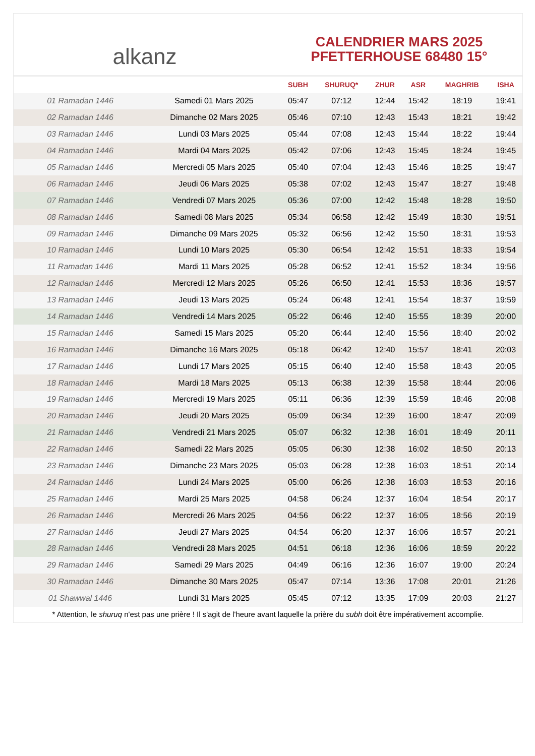alkanz
CALENDRIER MARS 2025
PFETTERHOUSE 68480 15°
| | | SUBH | SHURUQ* | ZHUR | ASR | MAGHRIB | ISHA |
| --- | --- | --- | --- | --- | --- | --- | --- |
| 01 Ramadan 1446 | Samedi 01 Mars 2025 | 05:47 | 07:12 | 12:44 | 15:42 | 18:19 | 19:41 |
| 02 Ramadan 1446 | Dimanche 02 Mars 2025 | 05:46 | 07:10 | 12:43 | 15:43 | 18:21 | 19:42 |
| 03 Ramadan 1446 | Lundi 03 Mars 2025 | 05:44 | 07:08 | 12:43 | 15:44 | 18:22 | 19:44 |
| 04 Ramadan 1446 | Mardi 04 Mars 2025 | 05:42 | 07:06 | 12:43 | 15:45 | 18:24 | 19:45 |
| 05 Ramadan 1446 | Mercredi 05 Mars 2025 | 05:40 | 07:04 | 12:43 | 15:46 | 18:25 | 19:47 |
| 06 Ramadan 1446 | Jeudi 06 Mars 2025 | 05:38 | 07:02 | 12:43 | 15:47 | 18:27 | 19:48 |
| 07 Ramadan 1446 | Vendredi 07 Mars 2025 | 05:36 | 07:00 | 12:42 | 15:48 | 18:28 | 19:50 |
| 08 Ramadan 1446 | Samedi 08 Mars 2025 | 05:34 | 06:58 | 12:42 | 15:49 | 18:30 | 19:51 |
| 09 Ramadan 1446 | Dimanche 09 Mars 2025 | 05:32 | 06:56 | 12:42 | 15:50 | 18:31 | 19:53 |
| 10 Ramadan 1446 | Lundi 10 Mars 2025 | 05:30 | 06:54 | 12:42 | 15:51 | 18:33 | 19:54 |
| 11 Ramadan 1446 | Mardi 11 Mars 2025 | 05:28 | 06:52 | 12:41 | 15:52 | 18:34 | 19:56 |
| 12 Ramadan 1446 | Mercredi 12 Mars 2025 | 05:26 | 06:50 | 12:41 | 15:53 | 18:36 | 19:57 |
| 13 Ramadan 1446 | Jeudi 13 Mars 2025 | 05:24 | 06:48 | 12:41 | 15:54 | 18:37 | 19:59 |
| 14 Ramadan 1446 | Vendredi 14 Mars 2025 | 05:22 | 06:46 | 12:40 | 15:55 | 18:39 | 20:00 |
| 15 Ramadan 1446 | Samedi 15 Mars 2025 | 05:20 | 06:44 | 12:40 | 15:56 | 18:40 | 20:02 |
| 16 Ramadan 1446 | Dimanche 16 Mars 2025 | 05:18 | 06:42 | 12:40 | 15:57 | 18:41 | 20:03 |
| 17 Ramadan 1446 | Lundi 17 Mars 2025 | 05:15 | 06:40 | 12:40 | 15:58 | 18:43 | 20:05 |
| 18 Ramadan 1446 | Mardi 18 Mars 2025 | 05:13 | 06:38 | 12:39 | 15:58 | 18:44 | 20:06 |
| 19 Ramadan 1446 | Mercredi 19 Mars 2025 | 05:11 | 06:36 | 12:39 | 15:59 | 18:46 | 20:08 |
| 20 Ramadan 1446 | Jeudi 20 Mars 2025 | 05:09 | 06:34 | 12:39 | 16:00 | 18:47 | 20:09 |
| 21 Ramadan 1446 | Vendredi 21 Mars 2025 | 05:07 | 06:32 | 12:38 | 16:01 | 18:49 | 20:11 |
| 22 Ramadan 1446 | Samedi 22 Mars 2025 | 05:05 | 06:30 | 12:38 | 16:02 | 18:50 | 20:13 |
| 23 Ramadan 1446 | Dimanche 23 Mars 2025 | 05:03 | 06:28 | 12:38 | 16:03 | 18:51 | 20:14 |
| 24 Ramadan 1446 | Lundi 24 Mars 2025 | 05:00 | 06:26 | 12:38 | 16:03 | 18:53 | 20:16 |
| 25 Ramadan 1446 | Mardi 25 Mars 2025 | 04:58 | 06:24 | 12:37 | 16:04 | 18:54 | 20:17 |
| 26 Ramadan 1446 | Mercredi 26 Mars 2025 | 04:56 | 06:22 | 12:37 | 16:05 | 18:56 | 20:19 |
| 27 Ramadan 1446 | Jeudi 27 Mars 2025 | 04:54 | 06:20 | 12:37 | 16:06 | 18:57 | 20:21 |
| 28 Ramadan 1446 | Vendredi 28 Mars 2025 | 04:51 | 06:18 | 12:36 | 16:06 | 18:59 | 20:22 |
| 29 Ramadan 1446 | Samedi 29 Mars 2025 | 04:49 | 06:16 | 12:36 | 16:07 | 19:00 | 20:24 |
| 30 Ramadan 1446 | Dimanche 30 Mars 2025 | 05:47 | 07:14 | 13:36 | 17:08 | 20:01 | 21:26 |
| 01 Shawwal 1446 | Lundi 31 Mars 2025 | 05:45 | 07:12 | 13:35 | 17:09 | 20:03 | 21:27 |
* Attention, le shuruq n'est pas une prière ! Il s'agit de l'heure avant laquelle la prière du subh doit être impérativement accomplie.